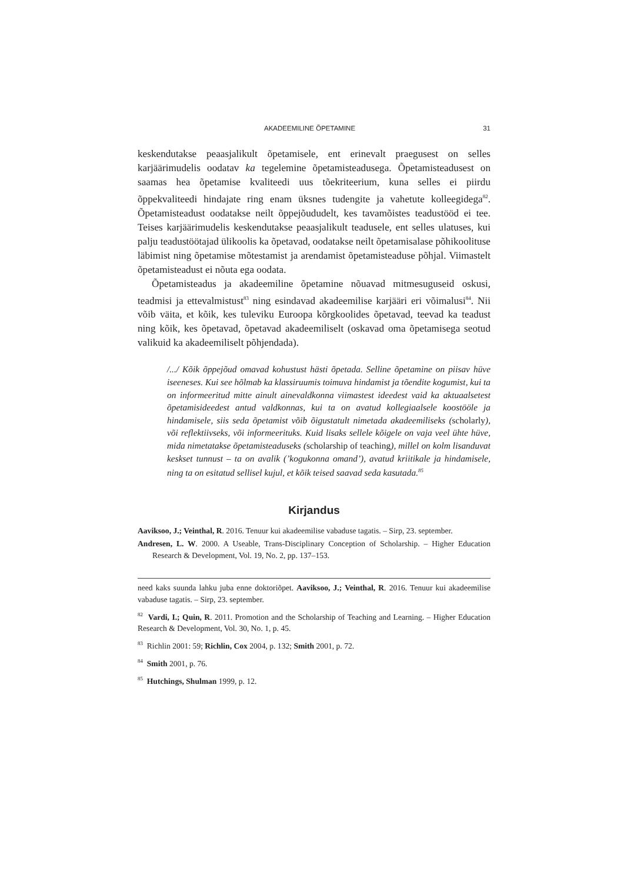AKADEEMILINE ÕPETAMINE 31
keskendutakse peaasjalikult õpetamisele, ent erinevalt praegusest on selles karjäärimudelis oodatav ka tegelemine õpetamisteadusega. Õpetamisteadusest on saamas hea õpetamise kvaliteedi uus tõekriteerium, kuna selles ei piirdu õppekvaliteedi hindajate ring enam üksnes tudengite ja vahetute kolleegidega<sup>82</sup>. Õpetamisteadust oodatakse neilt õppejõududelt, kes tavamõistes teadustööd ei tee. Teises karjäärimudelis keskendutakse peaasjalikult teadusele, ent selles ulatuses, kui palju teadustöötajad ülikoolis ka õpetavad, oodatakse neilt õpetamisalase põhikoolituse läbimist ning õpetamise mõtestamist ja arendamist õpetamisteaduse põhjal. Viimastelt õpetamisteadust ei nõuta ega oodata.
Õpetamisteadus ja akadeemiline õpetamine nõuavad mitmesuguseid oskusi, teadmisi ja ettevalmistust<sup>83</sup> ning esindavad akadeemilise karjääri eri võimalusi<sup>84</sup>. Nii võib väita, et kõik, kes tuleviku Euroopa kõrgkoolides õpetavad, teevad ka teadust ning kõik, kes õpetavad, õpetavad akadeemiliselt (oskavad oma õpetamisega seotud valikuid ka akadeemiliselt põhjendada).
/.../ Kõik õppejõud omavad kohustust hästi õpetada. Selline õpetamine on piisav hüve iseeneses. Kui see hõlmab ka klassiruumis toimuva hindamist ja tõendite kogumist, kui ta on informeeritud mitte ainult ainevaldkonna viimastest ideedest vaid ka aktuaalsetest õpetamisideedest antud valdkonnas, kui ta on avatud kollegiaalsele koostööle ja hindamisele, siis seda õpetamist võib õigustatult nimetada akadeemiliseks (scholarly), või reflektiivseks, või informeerituks. Kuid lisaks sellele kõigele on vaja veel ühte hüve, mida nimetatakse õpetamisteaduseks (scholarship of teaching), millel on kolm lisanduvat keskset tunnust – ta on avalik (’kogukonna omand’), avatud kriitikale ja hindamisele, ning ta on esitatud sellisel kujul, et kõik teised saavad seda kasutada.<sup>85</sup>
Kirjandus
Aaviksoo, J.; Veinthal, R. 2016. Tenuur kui akadeemilise vabaduse tagatis. – Sirp, 23. september.
Andresen, L. W. 2000. A Useable, Trans-Disciplinary Conception of Scholarship. – Higher Education Research & Development, Vol. 19, No. 2, pp. 137–153.
need kaks suunda lahku juba enne doktoriõpet. Aaviksoo, J.; Veinthal, R. 2016. Tenuur kui akadeemilise vabaduse tagatis. – Sirp, 23. september.
<sup>82</sup> Vardi, I.; Quin, R. 2011. Promotion and the Scholarship of Teaching and Learning. – Higher Education Research & Development, Vol. 30, No. 1, p. 45.
<sup>83</sup> Richlin 2001: 59; Richlin, Cox 2004, p. 132; Smith 2001, p. 72.
<sup>84</sup> Smith 2001, p. 76.
<sup>85</sup> Hutchings, Shulman 1999, p. 12.